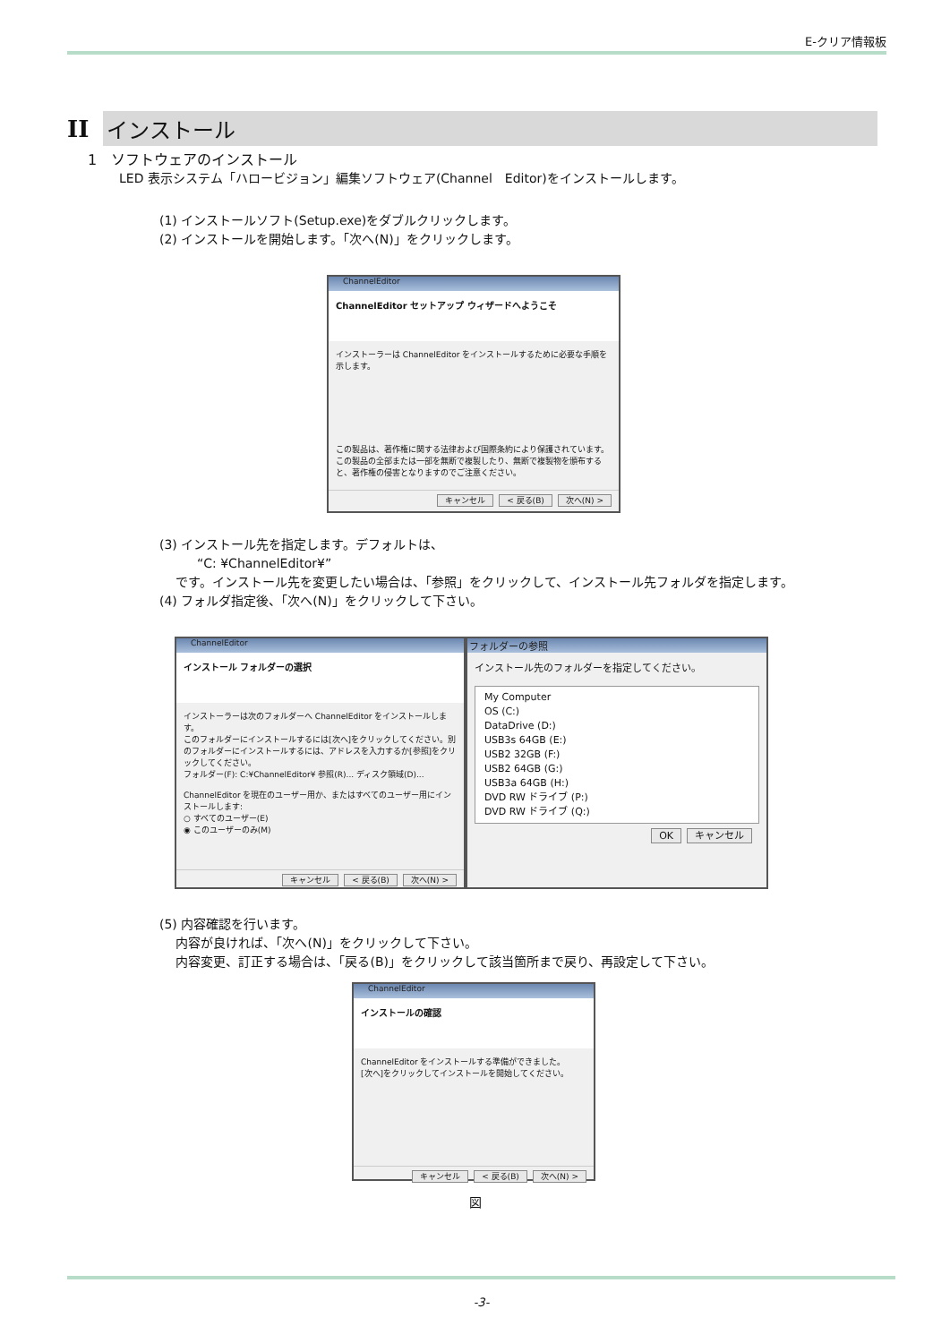E-クリア情報板
II インストール
1　ソフトウェアのインストール
LED 表示システム「ハロービジョン」編集ソフトウェア(Channel　Editor)をインストールします。
(1) インストールソフト(Setup.exe)をダブルクリックします。
(2) インストールを開始します。「次へ(N)」をクリックします。
ChannelEditor
ChannelEditor セットアップ ウィザードへようこそ
インストーラーは ChannelEditor をインストールするために必要な手順を示します。
この製品は、著作権に関する法律および国際条約により保護されています。この製品の全部または一部を無断で複製したり、無断で複製物を頒布すると、著作権の侵害となりますのでご注意ください。
キャンセル < 戻る(B) 次へ(N) >
(3) インストール先を指定します。デフォルトは、
　　　“C: ¥ChannelEditor¥”
　 です。インストール先を変更したい場合は、「参照」をクリックして、インストール先フォルダを指定します。
(4) フォルダ指定後、「次へ(N)」をクリックして下さい。
ChannelEditor
インストール フォルダーの選択
インストーラーは次のフォルダーへ ChannelEditor をインストールします。
このフォルダーにインストールするには[次へ]をクリックしてください。別のフォルダーにインストールするには、アドレスを入力するか[参照]をクリックしてください。
フォルダー(F): C:¥ChannelEditor¥ 参照(R)... ディスク領域(D)...
ChannelEditor を現在のユーザー用か、またはすべてのユーザー用にインストールします:
○ すべてのユーザー(E)
◉ このユーザーのみ(M)
キャンセル < 戻る(B) 次へ(N) >
フォルダーの参照
インストール先のフォルダーを指定してください。
My Computer
OS (C:)
DataDrive (D:)
USB3s 64GB (E:)
USB2 32GB (F:)
USB2 64GB (G:)
USB3a 64GB (H:)
DVD RW ドライブ (P:)
DVD RW ドライブ (Q:)
OK キャンセル
(5) 内容確認を行います。
　 内容が良ければ、「次へ(N)」をクリックして下さい。
　 内容変更、訂正する場合は、「戻る(B)」をクリックして該当箇所まで戻り、再設定して下さい。
ChannelEditor
インストールの確認
ChannelEditor をインストールする準備ができました。
[次へ]をクリックしてインストールを開始してください。
キャンセル < 戻る(B) 次へ(N) >
図
-3-